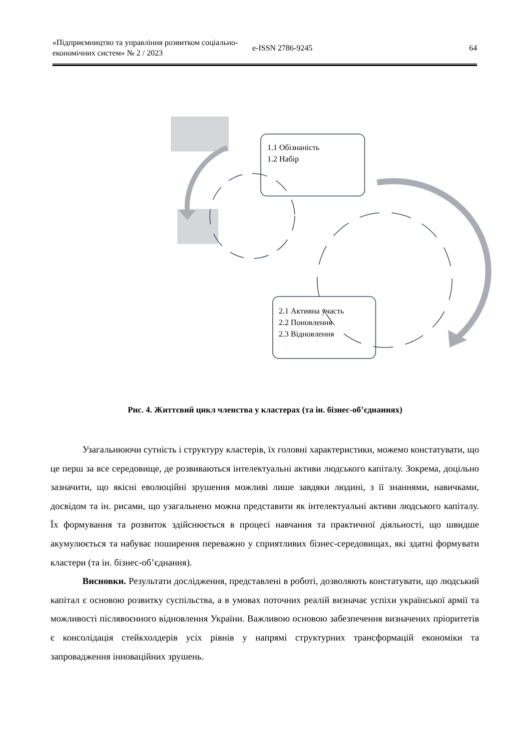«Підприємництво та управління розвитком соціально-економічних систем» № 2 / 2023
e-ISSN 2786-9245 64
1.1 Обізнаність
1.2 Набір
2.1 Активна участь
2.2 Поновлення
2.3 Відновлення
Рис. 4. Життєвий цикл членства у кластерах (та ін. бізнес-об’єднаннях)
Узагальнюючи сутність і структуру кластерів, їх головні характеристики, можемо констатувати, що це перш за все середовище, де розвиваються інтелектуальні активи людського капіталу. Зокрема, доцільно зазначити, що якісні еволюційні зрушення можливі лише завдяки людині, з її знаннями, навичками, досвідом та ін. рисами, що узагальнено можна представити як інтелектуальні активи людського капіталу. Їх формування та розвиток здійснюється в процесі навчання та практичної діяльності, що швидше акумулюється та набуває поширення переважно у сприятливих бізнес-середовищах, які здатні формувати кластери (та ін. бізнес-об’єднання).
Висновки. Результати дослідження, представлені в роботі, дозволяють констатувати, що людський капітал є основою розвитку суспільства, а в умовах поточних реалій визначає успіхи української армії та можливості післявоєнного відновлення України. Важливою основою забезпечення визначених пріоритетів є консолідація стейкхолдерів усіх рівнів у напрямі структурних трансформацій економіки та запровадження інноваційних зрушень.